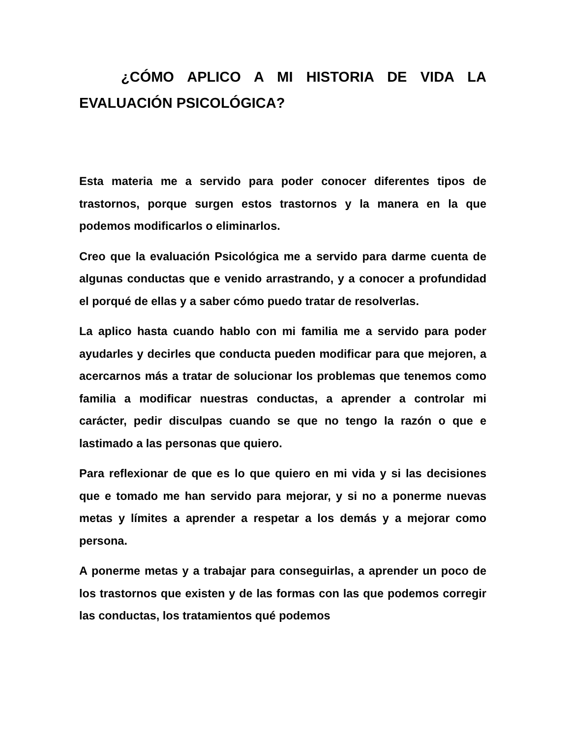¿CÓMO APLICO A MI HISTORIA DE VIDA LA EVALUACIÓN PSICOLÓGICA?
Esta materia me a servido para poder conocer diferentes tipos de trastornos, porque surgen estos trastornos y la manera en la que podemos modificarlos o eliminarlos.
Creo que la evaluación Psicológica me a servido para darme cuenta de algunas conductas que e venido arrastrando, y a conocer a profundidad el porqué de ellas y a saber cómo puedo tratar de resolverlas.
La aplico hasta cuando hablo con mi familia me a servido para poder ayudarles y decirles que conducta pueden modificar para que mejoren, a acercarnos más a tratar de solucionar los problemas que tenemos como familia a modificar nuestras conductas, a aprender a controlar mi carácter, pedir disculpas cuando se que no tengo la razón o que e lastimado a las personas que quiero.
Para reflexionar de que es lo que quiero en mi vida y si las decisiones que e tomado me han servido para mejorar, y si no a ponerme nuevas metas y límites a aprender a respetar a los demás y a mejorar como persona.
A ponerme metas y a trabajar para conseguirlas, a aprender un poco de los trastornos que existen y de las formas con las que podemos corregir las conductas, los tratamientos qué podemos